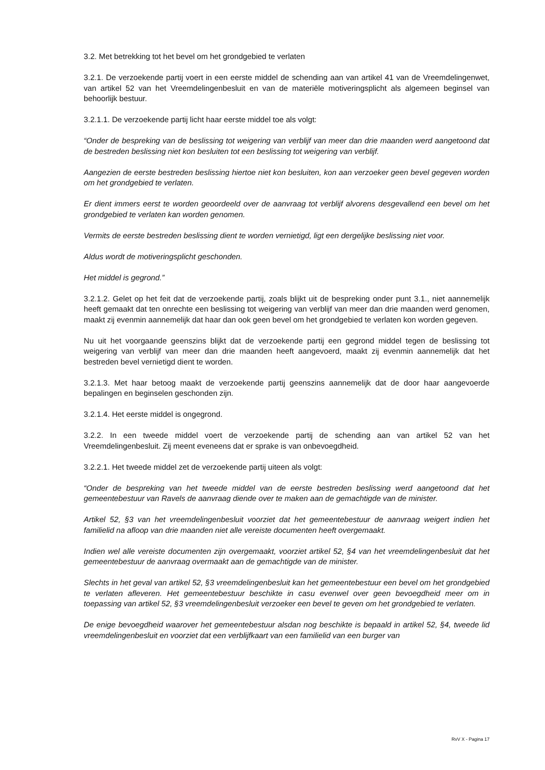3.2. Met betrekking tot het bevel om het grondgebied te verlaten
3.2.1. De verzoekende partij voert in een eerste middel de schending aan van artikel 41 van de Vreemdelingenwet, van artikel 52 van het Vreemdelingenbesluit en van de materiële motiveringsplicht als algemeen beginsel van behoorlijk bestuur.
3.2.1.1. De verzoekende partij licht haar eerste middel toe als volgt:
“Onder de bespreking van de beslissing tot weigering van verblijf van meer dan drie maanden werd aangetoond dat de bestreden beslissing niet kon besluiten tot een beslissing tot weigering van verblijf.
Aangezien de eerste bestreden beslissing hiertoe niet kon besluiten, kon aan verzoeker geen bevel gegeven worden om het grondgebied te verlaten.
Er dient immers eerst te worden geoordeeld over de aanvraag tot verblijf alvorens desgevallend een bevel om het grondgebied te verlaten kan worden genomen.
Vermits de eerste bestreden beslissing dient te worden vernietigd, ligt een dergelijke beslissing niet voor.
Aldus wordt de motiveringsplicht geschonden.
Het middel is gegrond.”
3.2.1.2. Gelet op het feit dat de verzoekende partij, zoals blijkt uit de bespreking onder punt 3.1., niet aannemelijk heeft gemaakt dat ten onrechte een beslissing tot weigering van verblijf van meer dan drie maanden werd genomen, maakt zij evenmin aannemelijk dat haar dan ook geen bevel om het grondgebied te verlaten kon worden gegeven.
Nu uit het voorgaande geenszins blijkt dat de verzoekende partij een gegrond middel tegen de beslissing tot weigering van verblijf van meer dan drie maanden heeft aangevoerd, maakt zij evenmin aannemelijk dat het bestreden bevel vernietigd dient te worden.
3.2.1.3. Met haar betoog maakt de verzoekende partij geenszins aannemelijk dat de door haar aangevoerde bepalingen en beginselen geschonden zijn.
3.2.1.4. Het eerste middel is ongegrond.
3.2.2. In een tweede middel voert de verzoekende partij de schending aan van artikel 52 van het Vreemdelingenbesluit. Zij meent eveneens dat er sprake is van onbevoegdheid.
3.2.2.1. Het tweede middel zet de verzoekende partij uiteen als volgt:
“Onder de bespreking van het tweede middel van de eerste bestreden beslissing werd aangetoond dat het gemeentebestuur van Ravels de aanvraag diende over te maken aan de gemachtigde van de minister.
Artikel 52, §3 van het vreemdelingenbesluit voorziet dat het gemeentebestuur de aanvraag weigert indien het familielid na afloop van drie maanden niet alle vereiste documenten heeft overgemaakt.
Indien wel alle vereiste documenten zijn overgemaakt, voorziet artikel 52, §4 van het vreemdelingenbesluit dat het gemeentebestuur de aanvraag overmaakt aan de gemachtigde van de minister.
Slechts in het geval van artikel 52, §3 vreemdelingenbesluit kan het gemeentebestuur een bevel om het grondgebied te verlaten afleveren. Het gemeentebestuur beschikte in casu evenwel over geen bevoegdheid meer om in toepassing van artikel 52, §3 vreemdelingenbesluit verzoeker een bevel te geven om het grondgebied te verlaten.
De enige bevoegdheid waarover het gemeentebestuur alsdan nog beschikte is bepaald in artikel 52, §4, tweede lid vreemdelingenbesluit en voorziet dat een verblijfkaart van een familielid van een burger van
RvV X - Pagina 17